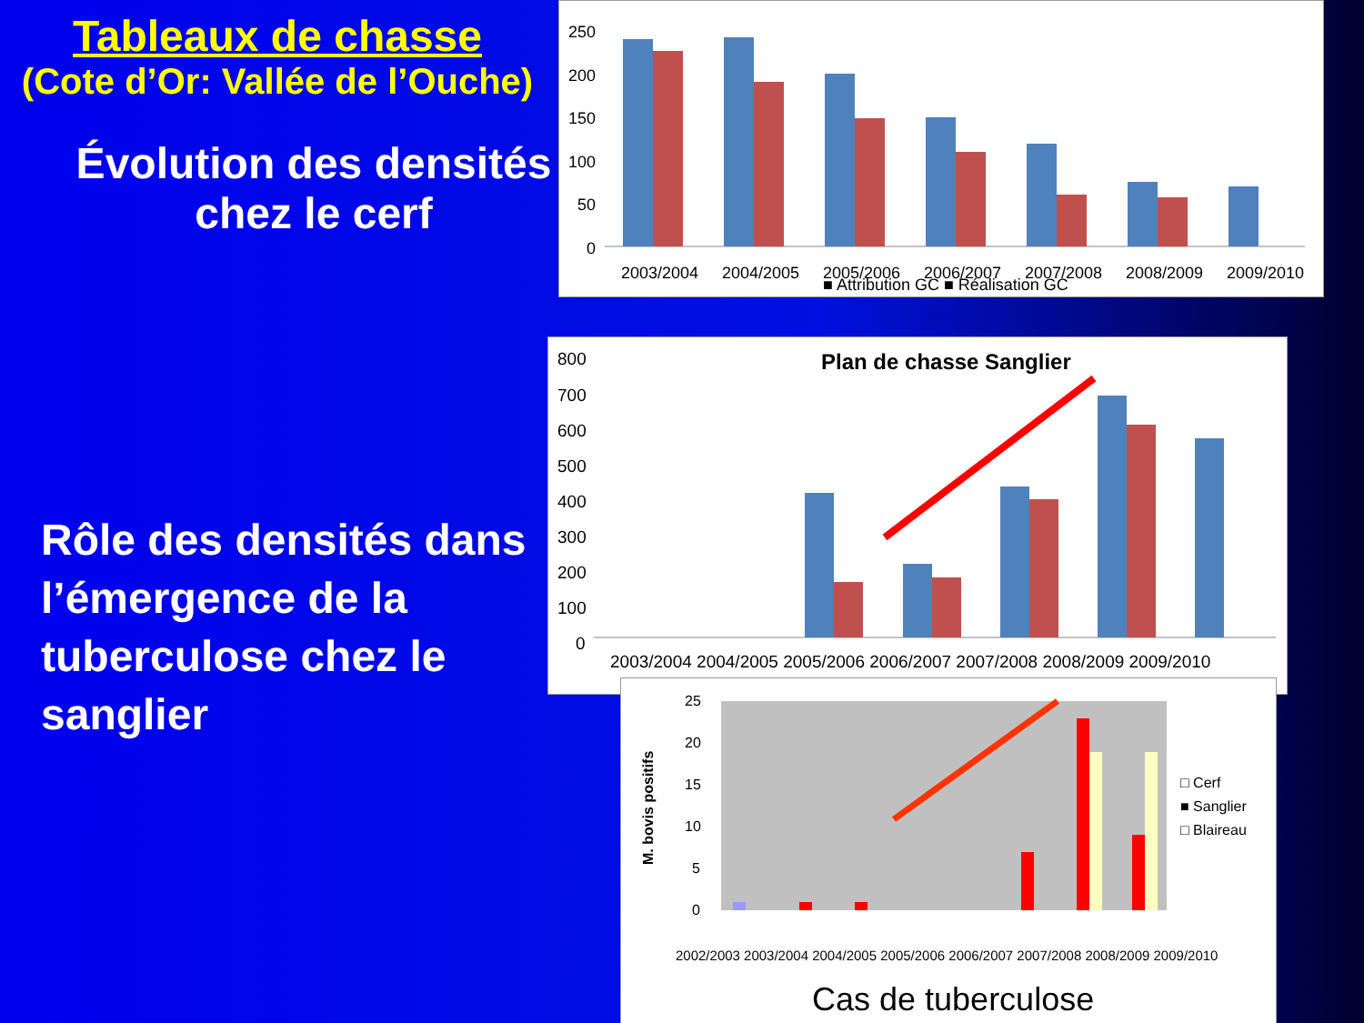Tableaux de chasse
(Cote d’Or: Vallée de l’Ouche)
Évolution des densités chez le cerf
Rôle des densités dans l’émergence de la tuberculose chez le sanglier
250
200
150
100
50
0
2003/2004
2004/2005
2005/2006
2006/2007
2007/2008
2008/2009
2009/2010
■ Attribution GC ■ Réalisation GC
Plan de chasse Sanglier
800
700
600
500
400
300
200
100
0
2003/2004 2004/2005 2005/2006 2006/2007 2007/2008 2008/2009 2009/2010
M. bovis positifs
25
20
15
10
5
0
□ Cerf
■ Sanglier
□ Blaireau
2002/2003 2003/2004 2004/2005 2005/2006 2006/2007 2007/2008 2008/2009 2009/2010
Cas de tuberculose